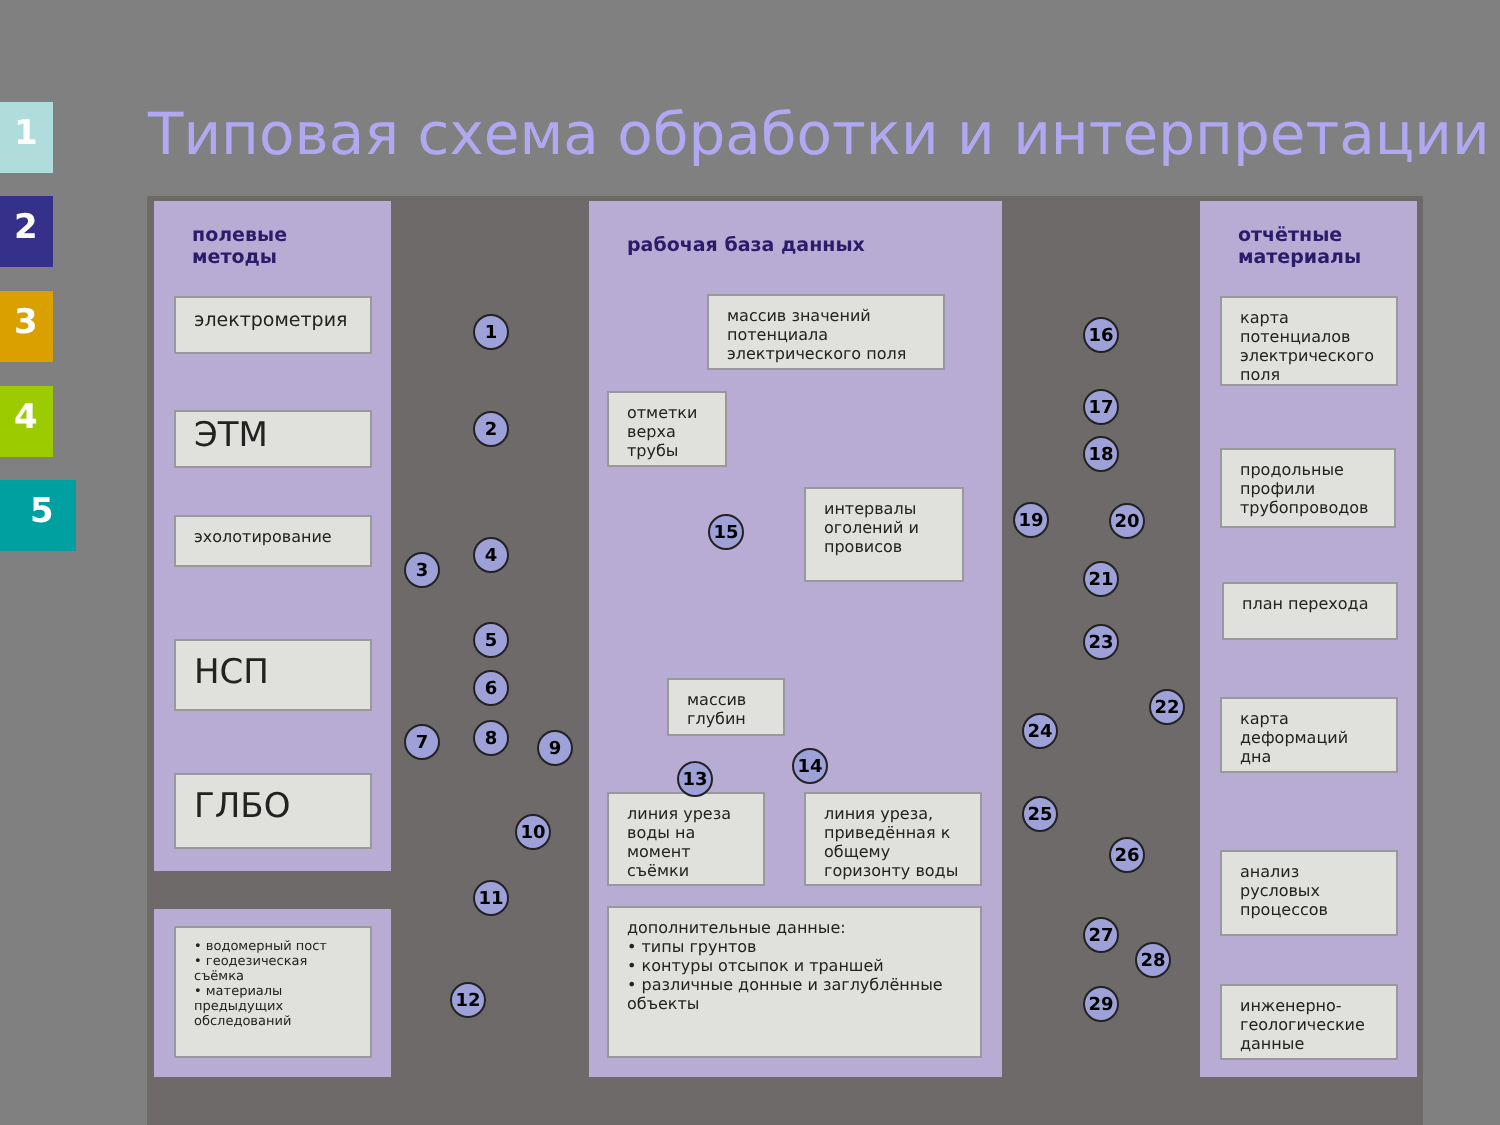1
2
3
4
5
Типовая схема обработки и интерпретации
полевые
методы
рабочая база данных
отчётные
материалы
электрометрия
ЭТМ
эхолотирование
НСП
ГЛБО
• водомерный пост
• геодезическая съёмка
• материалы предыдущих обследований
массив значений потенциала электрического поля
отметки верха трубы
интервалы оголений и провисов
массив глубин
линия уреза воды на момент съёмки
линия уреза, приведённая к общему горизонту воды
дополнительные данные:
• типы грунтов
• контуры отсыпок и траншей
• различные донные и заглублённые объекты
карта потенциалов электрического поля
продольные профили трубопроводов
план перехода
карта деформаций дна
анализ русловых процессов
инженерно-геологические данные
1
2
3
4
5
6
7 8 9
10
11
12
13
14
15
16
17
18
19 20
21
22
23
24
25
26
27
28
29